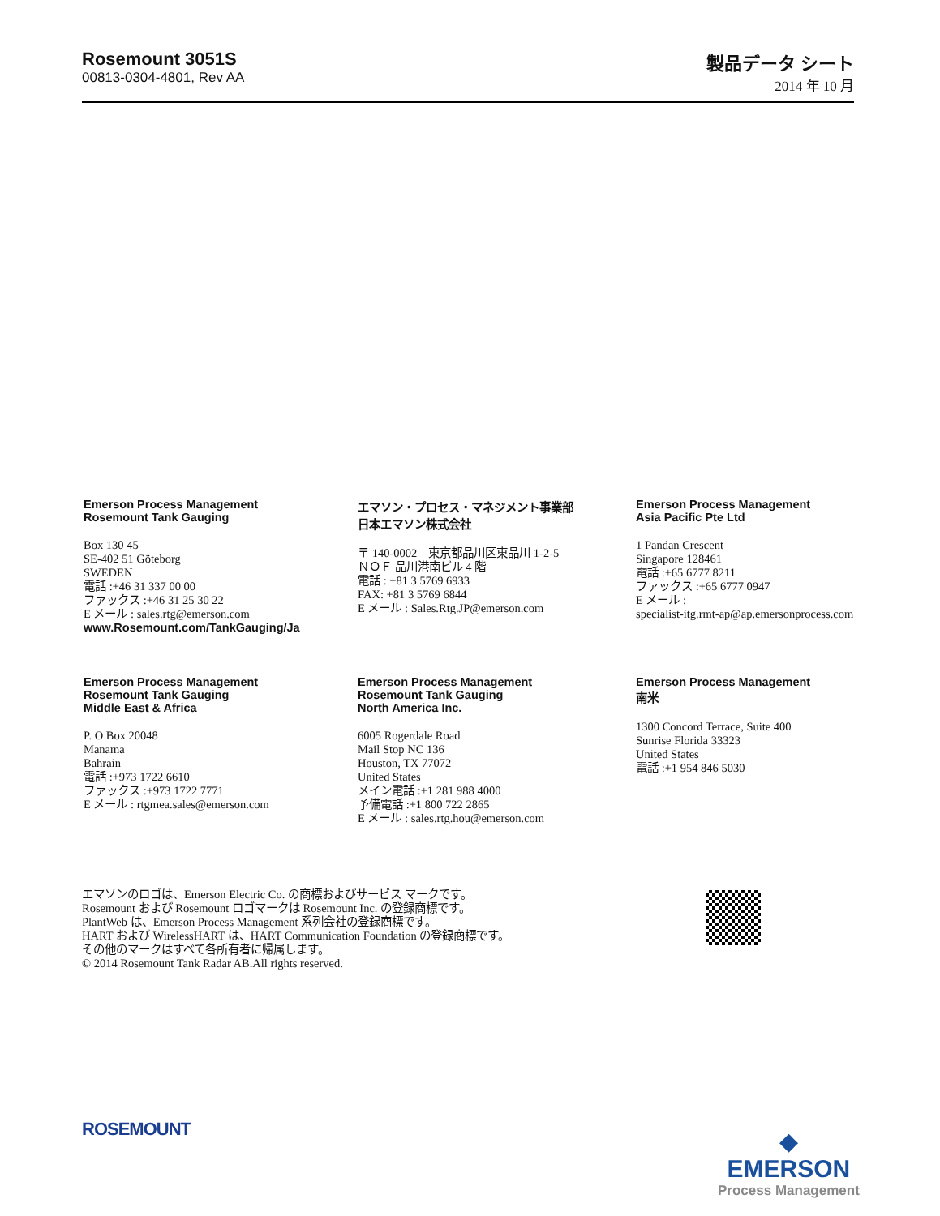Rosemount 3051S
00813-0304-4801, Rev AA
製品データ シート
2014 年 10 月
Emerson Process Management
Rosemount Tank Gauging
Box 130 45
SE-402 51 Göteborg
SWEDEN
電話 :+46 31 337 00 00
ファックス :+46 31 25 30 22
E メール : sales.rtg@emerson.com
www.Rosemount.com/TankGauging/Ja
エマソン・プロセス・マネジメント事業部
日本エマソン株式会社
〒 140-0002　東京都品川区東品川 1-2-5
ＮＯＦ 品川港南ビル 4 階
電話 : +81 3 5769 6933
FAX: +81 3 5769 6844
E メール : Sales.Rtg.JP@emerson.com
Emerson Process Management
Asia Pacific Pte Ltd
1 Pandan Crescent
Singapore 128461
電話 :+65 6777 8211
ファックス :+65 6777 0947
E メール :
specialist-itg.rmt-ap@ap.emersonprocess.com
Emerson Process Management
Rosemount Tank Gauging
Middle East & Africa
P. O Box 20048
Manama
Bahrain
電話 :+973 1722 6610
ファックス :+973 1722 7771
E メール : rtgmea.sales@emerson.com
Emerson Process Management
Rosemount Tank Gauging
North America Inc.
6005 Rogerdale Road
Mail Stop NC 136
Houston, TX 77072
United States
メイン電話 :+1 281 988 4000
予備電話 :+1 800 722 2865
E メール : sales.rtg.hou@emerson.com
Emerson Process Management
南米
1300 Concord Terrace, Suite 400
Sunrise Florida 33323
United States
電話 :+1 954 846 5030
エマソンのロゴは、Emerson Electric Co. の商標およびサービス マークです。
Rosemount および Rosemount ロゴマークは Rosemount Inc. の登録商標です。
PlantWeb は、Emerson Process Management 系列会社の登録商標です。
HART および WirelessHART は、HART Communication Foundation の登録商標です。
その他のマークはすべて各所有者に帰属します。
© 2014 Rosemount Tank Radar AB.All rights reserved.
ROSEMOUNT
◆
EMERSON
Process Management